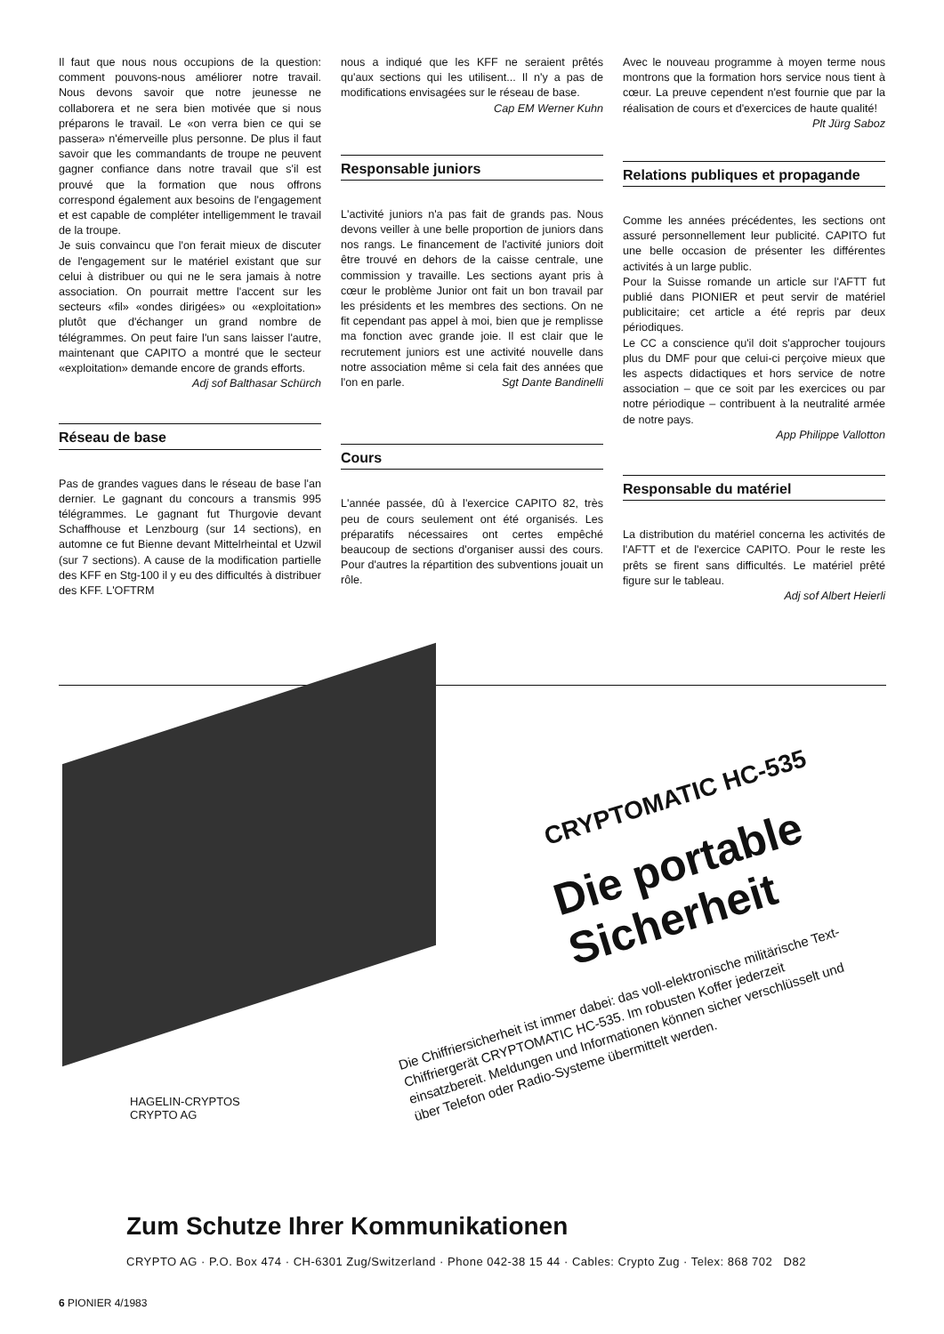Il faut que nous nous occupions de la question: comment pouvons-nous améliorer notre travail. Nous devons savoir que notre jeunesse ne collaborera et ne sera bien motivée que si nous préparons le travail. Le «on verra bien ce qui se passera» n'émerveille plus personne. De plus il faut savoir que les commandants de troupe ne peuvent gagner confiance dans notre travail que s'il est prouvé que la formation que nous offrons correspond également aux besoins de l'engagement et est capable de compléter intelligemment le travail de la troupe.
Je suis convaincu que l'on ferait mieux de discuter de l'engagement sur le matériel existant que sur celui à distribuer ou qui ne le sera jamais à notre association. On pourrait mettre l'accent sur les secteurs «fil» «ondes dirigées» ou «exploitation» plutôt que d'échanger un grand nombre de télégrammes. On peut faire l'un sans laisser l'autre, maintenant que CAPITO a montré que le secteur «exploitation» demande encore de grands efforts.
Adj sof Balthasar Schürch
Réseau de base
Pas de grandes vagues dans le réseau de base l'an dernier. Le gagnant du concours a transmis 995 télégrammes. Le gagnant fut Thurgovie devant Schaffhouse et Lenzbourg (sur 14 sections), en automne ce fut Bienne devant Mittelrheintal et Uzwil (sur 7 sections). A cause de la modification partielle des KFF en Stg-100 il y eu des difficultés à distribuer des KFF. L'OFTRM
nous a indiqué que les KFF ne seraient prêtés qu'aux sections qui les utilisent... Il n'y a pas de modifications envisagées sur le réseau de base. Cap EM Werner Kuhn
Responsable juniors
L'activité juniors n'a pas fait de grands pas. Nous devons veiller à une belle proportion de juniors dans nos rangs. Le financement de l'activité juniors doit être trouvé en dehors de la caisse centrale, une commission y travaille. Les sections ayant pris à cœur le problème Junior ont fait un bon travail par les présidents et les membres des sections. On ne fit cependant pas appel à moi, bien que je remplisse ma fonction avec grande joie. Il est clair que le recrutement juniors est une activité nouvelle dans notre association même si cela fait des années que l'on en parle. Sgt Dante Bandinelli
Cours
L'année passée, dû à l'exercice CAPITO 82, très peu de cours seulement ont été organisés. Les préparatifs nécessaires ont certes empêché beaucoup de sections d'organiser aussi des cours. Pour d'autres la répartition des subventions jouait un rôle.
Avec le nouveau programme à moyen terme nous montrons que la formation hors service nous tient à cœur. La preuve cependent n'est fournie que par la réalisation de cours et d'exercices de haute qualité! Plt Jürg Saboz
Relations publiques et propagande
Comme les années précédentes, les sections ont assuré personnellement leur publicité. CAPITO fut une belle occasion de présenter les différentes activités à un large public.
Pour la Suisse romande un article sur l'AFTT fut publié dans PIONIER et peut servir de matériel publicitaire; cet article a été repris par deux périodiques.
Le CC a conscience qu'il doit s'approcher toujours plus du DMF pour que celui-ci perçoive mieux que les aspects didactiques et hors service de notre association – que ce soit par les exercices ou par notre périodique – contribuent à la neutralité armée de notre pays.
App Philippe Vallotton
Responsable du matériel
La distribution du matériel concerna les activités de l'AFTT et de l'exercice CAPITO. Pour le reste les prêts se firent sans difficultés. Le matériel prêté figure sur le tableau.
Adj sof Albert Heierli
CRYPTOMATIC HC-535
Die portable
Sicherheit
Die Chiffriersicherheit ist immer dabei: das voll-elektronische militärische Text-Chiffriergerät CRYPTOMATIC HC-535. Im robusten Koffer jederzeit einsatzbereit. Meldungen und Informationen können sicher verschlüsselt und über Telefon oder Radio-Systeme übermittelt werden.
HAGELIN-CRYPTOS
CRYPTO AG
Zum Schutze Ihrer Kommunikationen
CRYPTO AG · P.O. Box 474 · CH-6301 Zug/Switzerland · Phone 042-38 15 44 · Cables: Crypto Zug · Telex: 868 702 D82
6 PIONIER 4/1983